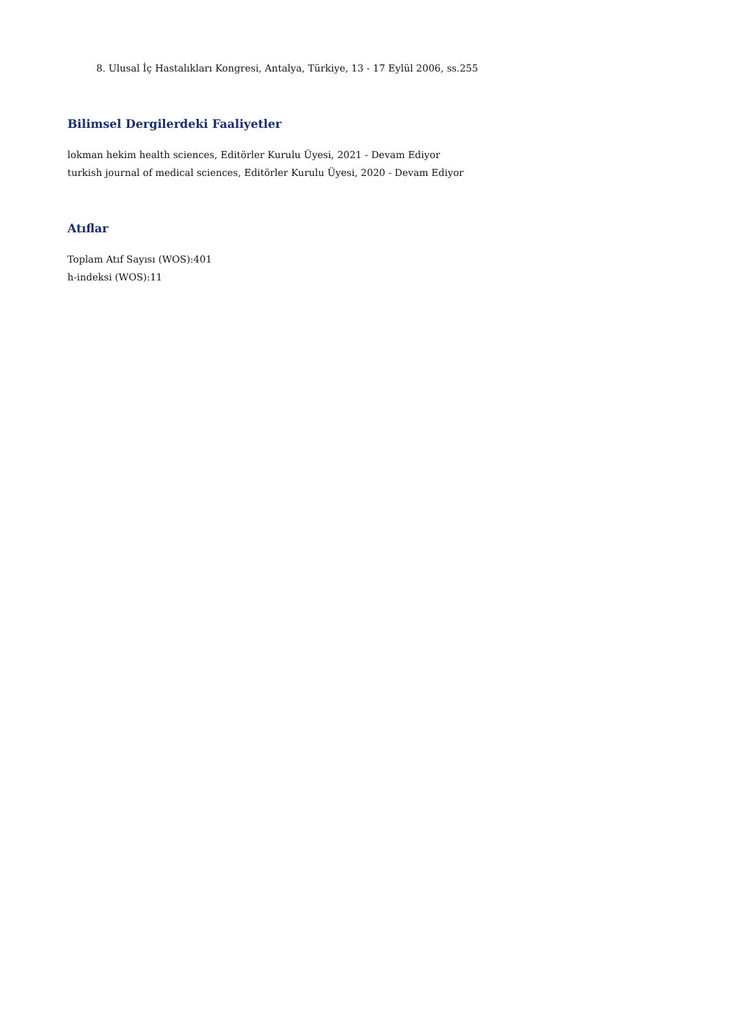8. Ulusal İç Hastalıkları Kongresi, Antalya, Türkiye, 13 - 17 Eylül 2006, ss.255
Bilimsel Dergilerdeki Faaliyetler
lokman hekim health sciences, Editörler Kurulu Üyesi, 2021 - Devam Ediyor
turkish journal of medical sciences, Editörler Kurulu Üyesi, 2020 - Devam Ediyor
Atıflar
Toplam Atıf Sayısı (WOS):401
h-indeksi (WOS):11